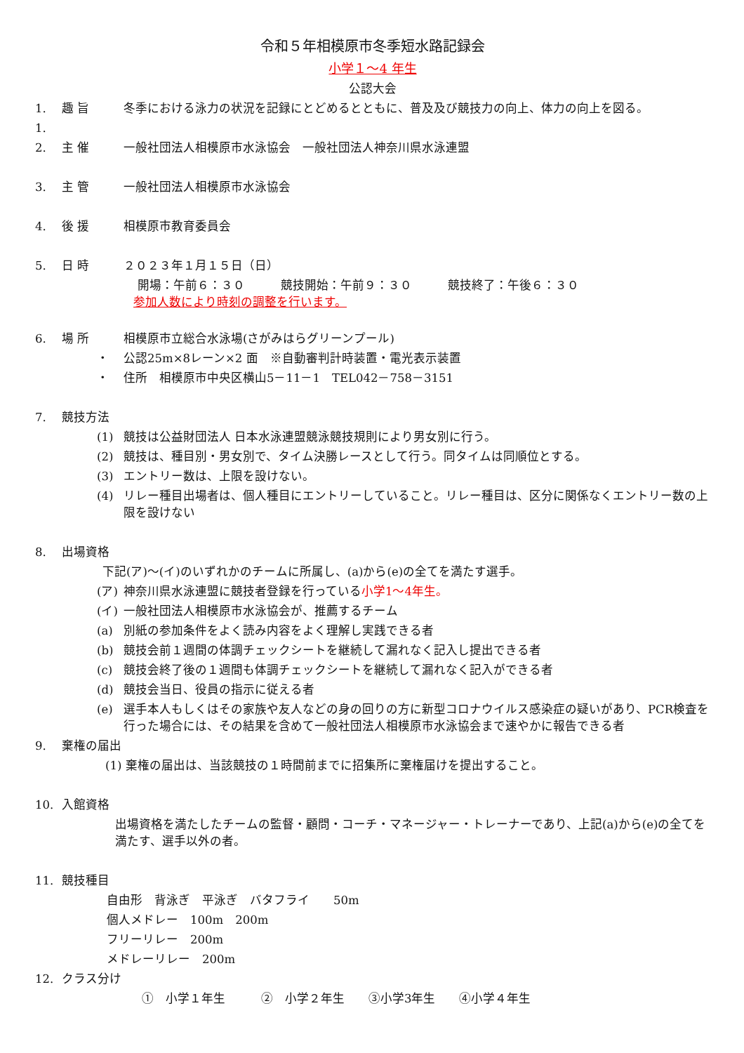令和５年相模原市冬季短水路記録会
小学１～4 年生
公認大会
1. 趣 旨 冬季における泳力の状況を記録にとどめるとともに、普及及び競技力の向上、体力の向上を図る。
1.
2. 主 催 一般社団法人相模原市水泳協会　一般社団法人神奈川県水泳連盟
3. 主 管 一般社団法人相模原市水泳協会
4. 後 援 相模原市教育委員会
5. 日 時 ２０２３年１月１５日（日）
開場：午前６：３０　　　競技開始：午前９：３０　　　競技終了：午後６：３０
参加人数により時刻の調整を行います。
6. 場 所 相模原市立総合水泳場(さがみはらグリーンプール)
・ 公認25m×8レーン×2 面　※自動審判計時装置・電光表示装置
・ 住所　相模原市中央区横山5－11－1　TEL042－758－3151
7. 競技方法
(1) 競技は公益財団法人 日本水泳連盟競泳競技規則により男女別に行う。
(2) 競技は、種目別・男女別で、タイム決勝レースとして行う。同タイムは同順位とする。
(3) エントリー数は、上限を設けない。
(4) リレー種目出場者は、個人種目にエントリーしていること。リレー種目は、区分に関係なくエントリー数の上限を設けない
8. 出場資格
下記(ア)～(イ)のいずれかのチームに所属し、(a)から(e)の全てを満たす選手。
(ア) 神奈川県水泳連盟に競技者登録を行っている小学1～4年生。
(イ) 一般社団法人相模原市水泳協会が、推薦するチーム
(a) 別紙の参加条件をよく読み内容をよく理解し実践できる者
(b) 競技会前１週間の体調チェックシートを継続して漏れなく記入し提出できる者
(c) 競技会終了後の１週間も体調チェックシートを継続して漏れなく記入ができる者
(d) 競技会当日、役員の指示に従える者
(e) 選手本人もしくはその家族や友人などの身の回りの方に新型コロナウイルス感染症の疑いがあり、PCR検査を行った場合には、その結果を含めて一般社団法人相模原市水泳協会まで速やかに報告できる者
9. 棄権の届出
(1) 棄権の届出は、当該競技の１時間前までに招集所に棄権届けを提出すること。
10. 入館資格
出場資格を満たしたチームの監督・顧問・コーチ・マネージャー・トレーナーであり、上記(a)から(e)の全てを満たす、選手以外の者。
11. 競技種目
自由形　背泳ぎ　平泳ぎ　バタフライ　　50m
個人メドレー　100m　200m
フリーリレー　200m
メドレーリレー　200m
12. クラス分け
①　小学１年生　　　②　小学２年生　　③小学3年生　　④小学４年生